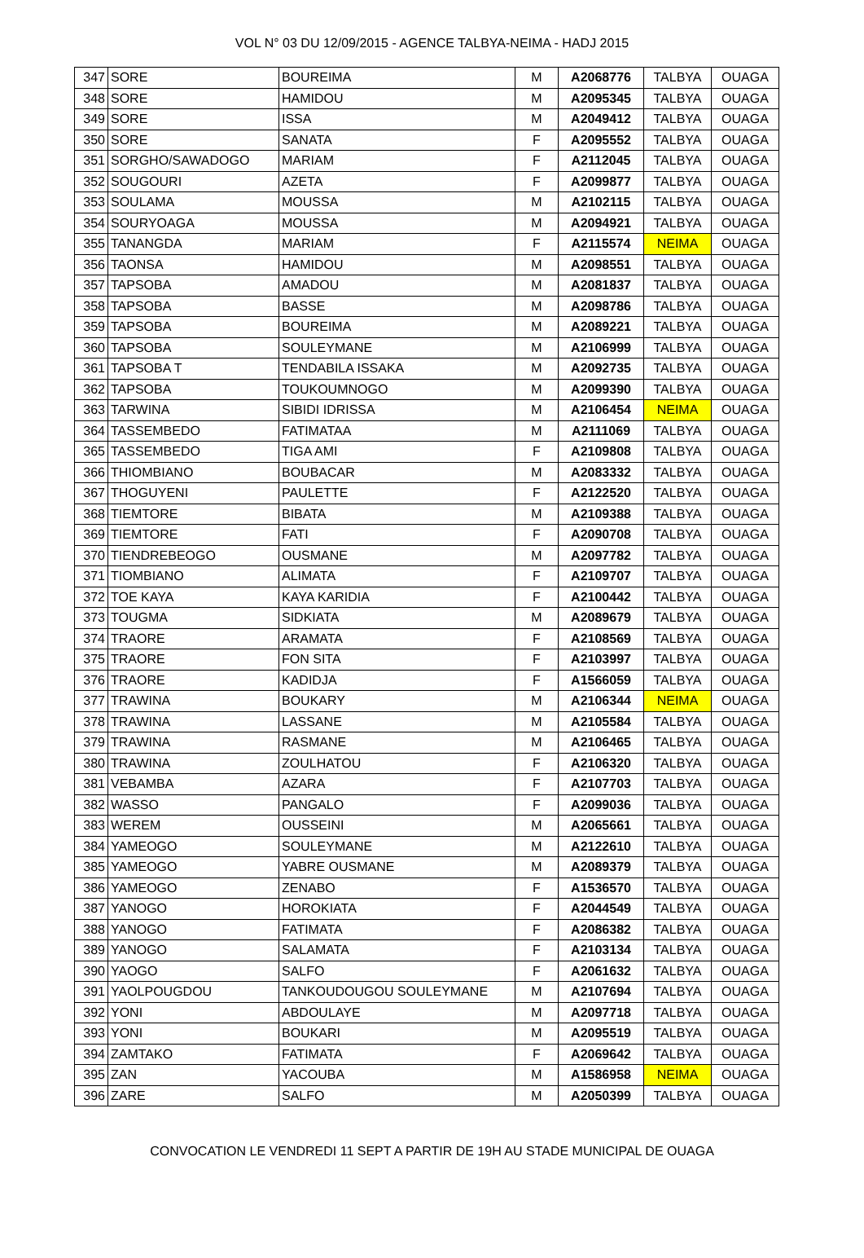VOL N° 03 DU 12/09/2015 - AGENCE TALBYA-NEIMA - HADJ 2015
| 347 | SORE | BOUREIMA | M | A2068776 | TALBYA | OUAGA |
| 348 | SORE | HAMIDOU | M | A2095345 | TALBYA | OUAGA |
| 349 | SORE | ISSA | M | A2049412 | TALBYA | OUAGA |
| 350 | SORE | SANATA | F | A2095552 | TALBYA | OUAGA |
| 351 | SORGHO/SAWADOGO | MARIAM | F | A2112045 | TALBYA | OUAGA |
| 352 | SOUGOURI | AZETA | F | A2099877 | TALBYA | OUAGA |
| 353 | SOULAMA | MOUSSA | M | A2102115 | TALBYA | OUAGA |
| 354 | SOURYOAGA | MOUSSA | M | A2094921 | TALBYA | OUAGA |
| 355 | TANANGDA | MARIAM | F | A2115574 | NEIMA | OUAGA |
| 356 | TAONSA | HAMIDOU | M | A2098551 | TALBYA | OUAGA |
| 357 | TAPSOBA | AMADOU | M | A2081837 | TALBYA | OUAGA |
| 358 | TAPSOBA | BASSE | M | A2098786 | TALBYA | OUAGA |
| 359 | TAPSOBA | BOUREIMA | M | A2089221 | TALBYA | OUAGA |
| 360 | TAPSOBA | SOULEYMANE | M | A2106999 | TALBYA | OUAGA |
| 361 | TAPSOBA T | TENDABILA ISSAKA | M | A2092735 | TALBYA | OUAGA |
| 362 | TAPSOBA | TOUKOUMNOGO | M | A2099390 | TALBYA | OUAGA |
| 363 | TARWINA | SIBIDI IDRISSA | M | A2106454 | NEIMA | OUAGA |
| 364 | TASSEMBEDO | FATIMATAA | M | A2111069 | TALBYA | OUAGA |
| 365 | TASSEMBEDO | TIGA AMI | F | A2109808 | TALBYA | OUAGA |
| 366 | THIOMBIANO | BOUBACAR | M | A2083332 | TALBYA | OUAGA |
| 367 | THOGUYENI | PAULETTE | F | A2122520 | TALBYA | OUAGA |
| 368 | TIEMTORE | BIBATA | M | A2109388 | TALBYA | OUAGA |
| 369 | TIEMTORE | FATI | F | A2090708 | TALBYA | OUAGA |
| 370 | TIENDREBEOGO | OUSMANE | M | A2097782 | TALBYA | OUAGA |
| 371 | TIOMBIANO | ALIMATA | F | A2109707 | TALBYA | OUAGA |
| 372 | TOE KAYA | KAYA KARIDIA | F | A2100442 | TALBYA | OUAGA |
| 373 | TOUGMA | SIDKIATA | M | A2089679 | TALBYA | OUAGA |
| 374 | TRAORE | ARAMATA | F | A2108569 | TALBYA | OUAGA |
| 375 | TRAORE | FON SITA | F | A2103997 | TALBYA | OUAGA |
| 376 | TRAORE | KADIDJA | F | A1566059 | TALBYA | OUAGA |
| 377 | TRAWINA | BOUKARY | M | A2106344 | NEIMA | OUAGA |
| 378 | TRAWINA | LASSANE | M | A2105584 | TALBYA | OUAGA |
| 379 | TRAWINA | RASMANE | M | A2106465 | TALBYA | OUAGA |
| 380 | TRAWINA | ZOULHATOU | F | A2106320 | TALBYA | OUAGA |
| 381 | VEBAMBA | AZARA | F | A2107703 | TALBYA | OUAGA |
| 382 | WASSO | PANGALO | F | A2099036 | TALBYA | OUAGA |
| 383 | WEREM | OUSSEINI | M | A2065661 | TALBYA | OUAGA |
| 384 | YAMEOGO | SOULEYMANE | M | A2122610 | TALBYA | OUAGA |
| 385 | YAMEOGO | YABRE OUSMANE | M | A2089379 | TALBYA | OUAGA |
| 386 | YAMEOGO | ZENABO | F | A1536570 | TALBYA | OUAGA |
| 387 | YANOGO | HOROKIATA | F | A2044549 | TALBYA | OUAGA |
| 388 | YANOGO | FATIMATA | F | A2086382 | TALBYA | OUAGA |
| 389 | YANOGO | SALAMATA | F | A2103134 | TALBYA | OUAGA |
| 390 | YAOGO | SALFO | F | A2061632 | TALBYA | OUAGA |
| 391 | YAOLPOUGDOU | TANKOUDOUGOU SOULEYMANE | M | A2107694 | TALBYA | OUAGA |
| 392 | YONI | ABDOULAYE | M | A2097718 | TALBYA | OUAGA |
| 393 | YONI | BOUKARI | M | A2095519 | TALBYA | OUAGA |
| 394 | ZAMTAKO | FATIMATA | F | A2069642 | TALBYA | OUAGA |
| 395 | ZAN | YACOUBA | M | A1586958 | NEIMA | OUAGA |
| 396 | ZARE | SALFO | M | A2050399 | TALBYA | OUAGA |
CONVOCATION LE VENDREDI 11 SEPT A PARTIR DE 19H AU STADE MUNICIPAL DE OUAGA